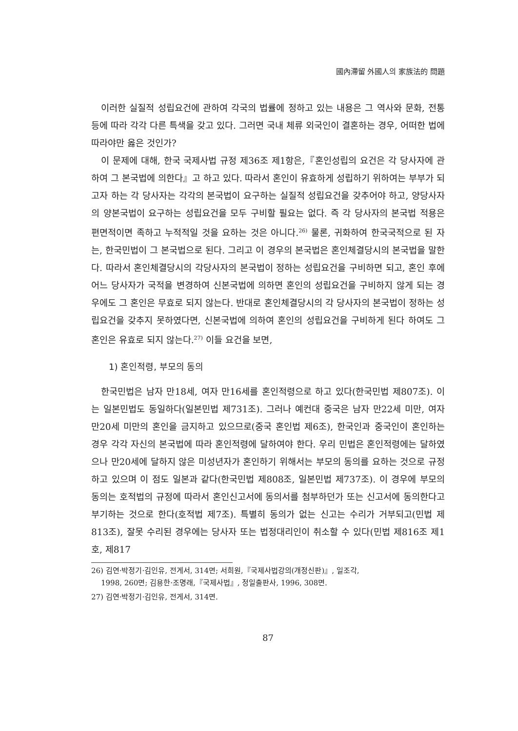國內滯留 外國人의 家族法的 問題
이러한 실질적 성립요건에 관하여 각국의 법률에 정하고 있는 내용은 그 역사와 문화, 전통등에 따라 각각 다른 특색을 갖고 있다. 그러면 국내 체류 외국인이 결혼하는 경우, 어떠한 법에 따라야만 옳은 것인가?
이 문제에 대해, 한국 국제사법 규정 제36조 제1항은,『혼인성립의 요건은 각 당사자에 관하여 그 본국법에 의한다』고 하고 있다. 따라서 혼인이 유효하게 성립하기 위하여는 부부가 되고자 하는 각 당사자는 각각의 본국법이 요구하는 실질적 성립요건을 갖추어야 하고, 양당사자의 양본국법이 요구하는 성립요건을 모두 구비할 필요는 없다. 즉 각 당사자의 본국법 적용은 편면적이면 족하고 누적적일 것을 요하는 것은 아니다.<sup>26)</sup> 물론, 귀화하여 한국국적으로 된 자는, 한국민법이 그 본국법으로 된다. 그리고 이 경우의 본국법은 혼인체결당시의 본국법을 말한다. 따라서 혼인체결당시의 각당사자의 본국법이 정하는 성립요건을 구비하면 되고, 혼인 후에 어느 당사자가 국적을 변경하여 신본국법에 의하면 혼인의 성립요건을 구비하지 않게 되는 경우에도 그 혼인은 무효로 되지 않는다. 반대로 혼인체결당시의 각 당사자의 본국법이 정하는 성립요건을 갖추지 못하였다면, 신본국법에 의하여 혼인의 성립요건을 구비하게 된다 하여도 그 혼인은 유효로 되지 않는다.<sup>27)</sup> 이들 요건을 보면,
1) 혼인적령, 부모의 동의
한국민법은 남자 만18세, 여자 만16세를 혼인적령으로 하고 있다(한국민법 제807조). 이는 일본민법도 동일하다(일본민법 제731조). 그러나 예컨대 중국은 남자 만22세 미만, 여자 만20세 미만의 혼인을 금지하고 있으므로(중국 혼인법 제6조), 한국인과 중국인이 혼인하는 경우 각각 자신의 본국법에 따라 혼인적령에 달하여야 한다. 우리 민법은 혼인적령에는 달하였으나 만20세에 달하지 않은 미성년자가 혼인하기 위해서는 부모의 동의를 요하는 것으로 규정하고 있으며 이 점도 일본과 같다(한국민법 제808조, 일본민법 제737조). 이 경우에 부모의 동의는 호적법의 규정에 따라서 혼인신고서에 동의서를 첨부하던가 또는 신고서에 동의한다고 부기하는 것으로 한다(호적법 제7조). 특별히 동의가 없는 신고는 수리가 거부되고(민법 제813조), 잘못 수리된 경우에는 당사자 또는 법정대리인이 취소할 수 있다(민법 제816조 제1호, 제817
26) 김연·박정기·김인유, 전게서, 314면; 서희원,『국제사법강의(개정신판)』, 일조각,
1998, 260면; 김용한·조명래,『국제사법』, 정일출판사, 1996, 308면.
27) 김연·박정기·김인유, 전게서, 314면.
87